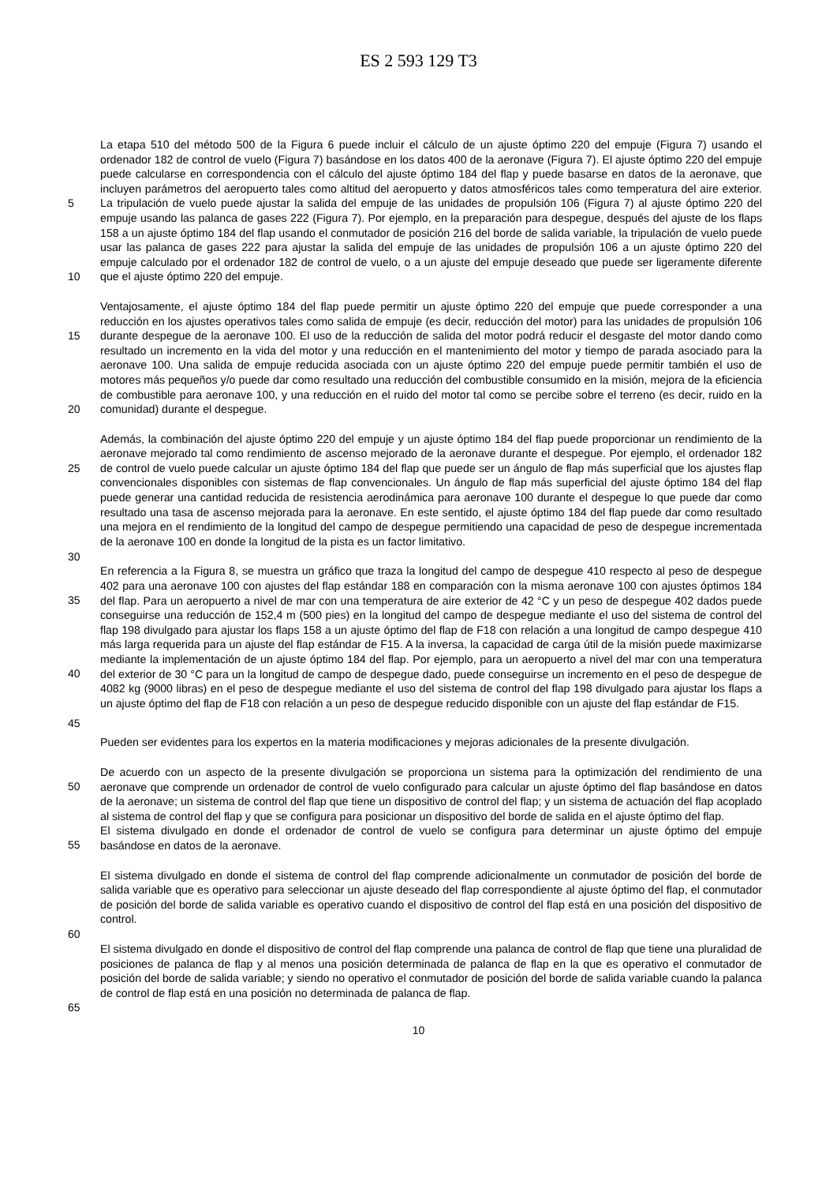ES 2 593 129 T3
La etapa 510 del método 500 de la Figura 6 puede incluir el cálculo de un ajuste óptimo 220 del empuje (Figura 7) usando el ordenador 182 de control de vuelo (Figura 7) basándose en los datos 400 de la aeronave (Figura 7). El ajuste óptimo 220 del empuje puede calcularse en correspondencia con el cálculo del ajuste óptimo 184 del flap y puede basarse en datos de la aeronave, que incluyen parámetros del aeropuerto tales como altitud del aeropuerto y
5
datos atmosféricos tales como temperatura del aire exterior. La tripulación de vuelo puede ajustar la salida del empuje de las unidades de propulsión 106 (Figura 7) al ajuste óptimo 220 del empuje usando las palanca de gases 222 (Figura 7). Por ejemplo, en la preparación para despegue, después del ajuste de los flaps 158 a un ajuste óptimo 184 del flap usando el conmutador de posición 216 del borde de salida variable, la tripulación de vuelo puede usar las palanca de gases 222 para ajustar la salida del empuje de las unidades de propulsión 106 a un ajuste
10
óptimo 220 del empuje calculado por el ordenador 182 de control de vuelo, o a un ajuste del empuje deseado que puede ser ligeramente diferente que el ajuste óptimo 220 del empuje.
Ventajosamente, el ajuste óptimo 184 del flap puede permitir un ajuste óptimo 220 del empuje que puede corresponder a una reducción en los ajustes operativos tales como salida de empuje (es decir, reducción del motor)
15
para las unidades de propulsión 106 durante despegue de la aeronave 100. El uso de la reducción de salida del motor podrá reducir el desgaste del motor dando como resultado un incremento en la vida del motor y una reducción en el mantenimiento del motor y tiempo de parada asociado para la aeronave 100. Una salida de empuje reducida asociada con un ajuste óptimo 220 del empuje puede permitir también el uso de motores más pequeños y/o puede dar como resultado una reducción del combustible consumido en la misión, mejora de la eficiencia de combustible
20
para aeronave 100, y una reducción en el ruido del motor tal como se percibe sobre el terreno (es decir, ruido en la comunidad) durante el despegue.
Además, la combinación del ajuste óptimo 220 del empuje y un ajuste óptimo 184 del flap puede proporcionar un rendimiento de la aeronave mejorado tal como rendimiento de ascenso mejorado de la aeronave durante el
25
despegue. Por ejemplo, el ordenador 182 de control de vuelo puede calcular un ajuste óptimo 184 del flap que puede ser un ángulo de flap más superficial que los ajustes flap convencionales disponibles con sistemas de flap convencionales. Un ángulo de flap más superficial del ajuste óptimo 184 del flap puede generar una cantidad reducida de resistencia aerodinámica para aeronave 100 durante el despegue lo que puede dar como resultado una tasa de ascenso mejorada para la aeronave. En este sentido, el ajuste óptimo 184 del flap puede dar como resultado
30
una mejora en el rendimiento de la longitud del campo de despegue permitiendo una capacidad de peso de despegue incrementada de la aeronave 100 en donde la longitud de la pista es un factor limitativo.
En referencia a la Figura 8, se muestra un gráfico que traza la longitud del campo de despegue 410 respecto al peso de despegue 402 para una aeronave 100 con ajustes del flap estándar 188 en comparación con la misma aeronave
35
100 con ajustes óptimos 184 del flap. Para un aeropuerto a nivel de mar con una temperatura de aire exterior de 42 °C y un peso de despegue 402 dados puede conseguirse una reducción de 152,4 m (500 pies) en la longitud del campo de despegue mediante el uso del sistema de control del flap 198 divulgado para ajustar los flaps 158 a un ajuste óptimo del flap de F18 con relación a una longitud de campo despegue 410 más larga requerida para un ajuste del flap estándar de F15. A la inversa, la capacidad de carga útil de la misión puede maximizarse mediante la
40
implementación de un ajuste óptimo 184 del flap. Por ejemplo, para un aeropuerto a nivel del mar con una temperatura del exterior de 30 °C para un la longitud de campo de despegue dado, puede conseguirse un incremento en el peso de despegue de 4082 kg (9000 libras) en el peso de despegue mediante el uso del sistema de control del flap 198 divulgado para ajustar los flaps a un ajuste óptimo del flap de F18 con relación a un peso de despegue reducido disponible con un ajuste del flap estándar de F15.
45
Pueden ser evidentes para los expertos en la materia modificaciones y mejoras adicionales de la presente divulgación.
De acuerdo con un aspecto de la presente divulgación se proporciona un sistema para la optimización del
50
rendimiento de una aeronave que comprende un ordenador de control de vuelo configurado para calcular un ajuste óptimo del flap basándose en datos de la aeronave; un sistema de control del flap que tiene un dispositivo de control del flap; y un sistema de actuación del flap acoplado al sistema de control del flap y que se configura para posicionar un dispositivo del borde de salida en el ajuste óptimo del flap.
El sistema divulgado en donde el ordenador de control de vuelo se configura para determinar un ajuste óptimo del
55
empuje basándose en datos de la aeronave.
El sistema divulgado en donde el sistema de control del flap comprende adicionalmente un conmutador de posición del borde de salida variable que es operativo para seleccionar un ajuste deseado del flap correspondiente al ajuste óptimo del flap, el conmutador de posición del borde de salida variable es operativo cuando el dispositivo de control
60
del flap está en una posición del dispositivo de control.
El sistema divulgado en donde el dispositivo de control del flap comprende una palanca de control de flap que tiene una pluralidad de posiciones de palanca de flap y al menos una posición determinada de palanca de flap en la que es operativo el conmutador de posición del borde de salida variable; y siendo no operativo el conmutador de posición
65
del borde de salida variable cuando la palanca de control de flap está en una posición no determinada de palanca de flap.
10